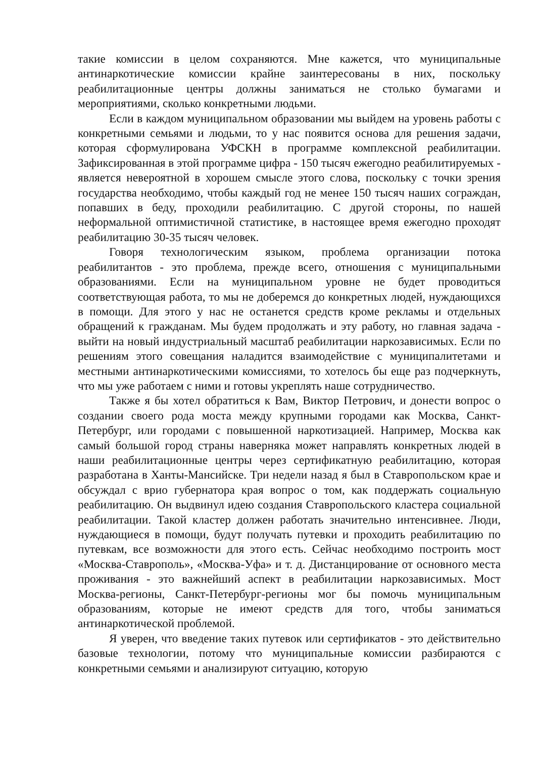такие комиссии в целом сохраняются. Мне кажется, что муниципальные антинаркотические комиссии крайне заинтересованы в них, поскольку реабилитационные центры должны заниматься не столько бумагами и мероприятиями, сколько конкретными людьми.
Если в каждом муниципальном образовании мы выйдем на уровень работы с конкретными семьями и людьми, то у нас появится основа для решения задачи, которая сформулирована УФСКН в программе комплексной реабилитации. Зафиксированная в этой программе цифра - 150 тысяч ежегодно реабилитируемых - является невероятной в хорошем смысле этого слова, поскольку с точки зрения государства необходимо, чтобы каждый год не менее 150 тысяч наших сограждан, попавших в беду, проходили реабилитацию. С другой стороны, по нашей неформальной оптимистичной статистике, в настоящее время ежегодно проходят реабилитацию 30-35 тысяч человек.
Говоря технологическим языком, проблема организации потока реабилитантов - это проблема, прежде всего, отношения с муниципальными образованиями. Если на муниципальном уровне не будет проводиться соответствующая работа, то мы не доберемся до конкретных людей, нуждающихся в помощи. Для этого у нас не останется средств кроме рекламы и отдельных обращений к гражданам. Мы будем продолжать и эту работу, но главная задача - выйти на новый индустриальный масштаб реабилитации наркозависимых. Если по решениям этого совещания наладится взаимодействие с муниципалитетами и местными антинаркотическими комиссиями, то хотелось бы еще раз подчеркнуть, что мы уже работаем с ними и готовы укреплять наше сотрудничество.
Также я бы хотел обратиться к Вам, Виктор Петрович, и донести вопрос о создании своего рода моста между крупными городами как Москва, Санкт-Петербург, или городами с повышенной наркотизацией. Например, Москва как самый большой город страны наверняка может направлять конкретных людей в наши реабилитационные центры через сертификатную реабилитацию, которая разработана в Ханты-Мансийске. Три недели назад я был в Ставропольском крае и обсуждал с врио губернатора края вопрос о том, как поддержать социальную реабилитацию. Он выдвинул идею создания Ставропольского кластера социальной реабилитации. Такой кластер должен работать значительно интенсивнее. Люди, нуждающиеся в помощи, будут получать путевки и проходить реабилитацию по путевкам, все возможности для этого есть. Сейчас необходимо построить мост «Москва-Ставрополь», «Москва-Уфа» и т. д. Дистанцирование от основного места проживания - это важнейший аспект в реабилитации наркозависимых. Мост Москва-регионы, Санкт-Петербург-регионы мог бы помочь муниципальным образованиям, которые не имеют средств для того, чтобы заниматься антинаркотической проблемой.
Я уверен, что введение таких путевок или сертификатов - это действительно базовые технологии, потому что муниципальные комиссии разбираются с конкретными семьями и анализируют ситуацию, которую